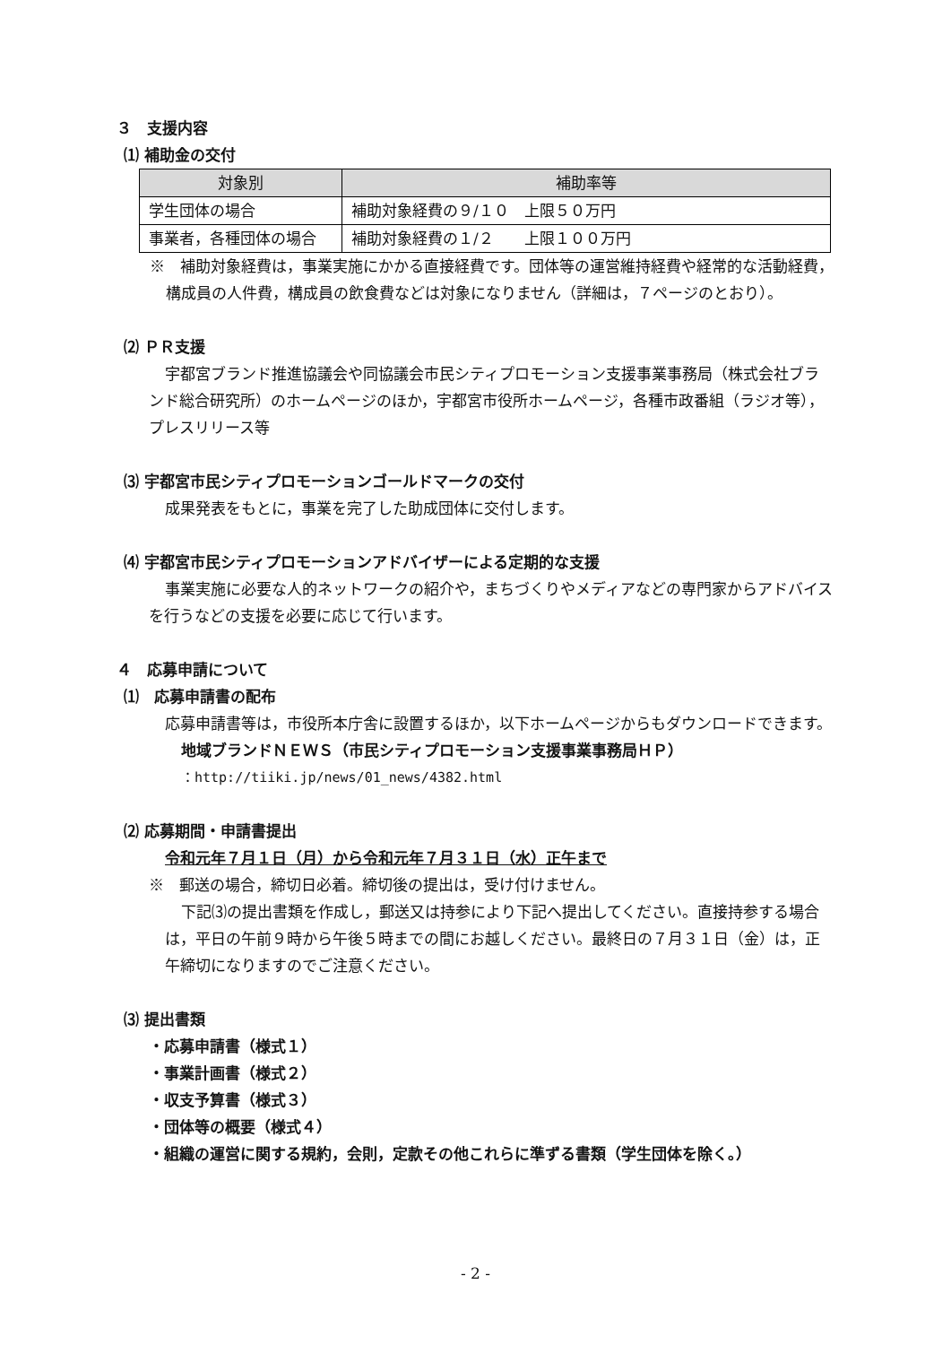３　支援内容
⑴ 補助金の交付
| 対象別 | 補助率等 |
| --- | --- |
| 学生団体の場合 | 補助対象経費の９/１０ 上限５０万円 |
| 事業者，各種団体の場合 | 補助対象経費の１/２ 上限１００万円 |
※　補助対象経費は，事業実施にかかる直接経費です。団体等の運営維持経費や経常的な活動経費，構成員の人件費，構成員の飲食費などは対象になりません（詳細は，７ページのとおり）。
⑵ ＰＲ支援
宇都宮ブランド推進協議会や同協議会市民シティプロモーション支援事業事務局（株式会社ブランド総合研究所）のホームページのほか，宇都宮市役所ホームページ，各種市政番組（ラジオ等），プレスリリース等
⑶ 宇都宮市民シティプロモーションゴールドマークの交付
成果発表をもとに，事業を完了した助成団体に交付します。
⑷ 宇都宮市民シティプロモーションアドバイザーによる定期的な支援
事業実施に必要な人的ネットワークの紹介や，まちづくりやメディアなどの専門家からアドバイスを行うなどの支援を必要に応じて行います。
４　応募申請について
⑴　応募申請書の配布
応募申請書等は，市役所本庁舎に設置するほか，以下ホームページからもダウンロードできます。
地域ブランドＮＥＷＳ（市民シティプロモーション支援事業事務局ＨＰ）
：http://tiiki.jp/news/01_news/4382.html
⑵ 応募期間・申請書提出
令和元年７月１日（月）から令和元年７月３１日（水）正午まで
※　郵送の場合，締切日必着。締切後の提出は，受け付けません。
下記⑶の提出書類を作成し，郵送又は持参により下記へ提出してください。直接持参する場合は，平日の午前９時から午後５時までの間にお越しください。最終日の７月３１日（金）は，正午締切になりますのでご注意ください。
⑶ 提出書類
・応募申請書（様式１）
・事業計画書（様式２）
・収支予算書（様式３）
・団体等の概要（様式４）
・組織の運営に関する規約，会則，定款その他これらに準ずる書類（学生団体を除く。）
- 2 -